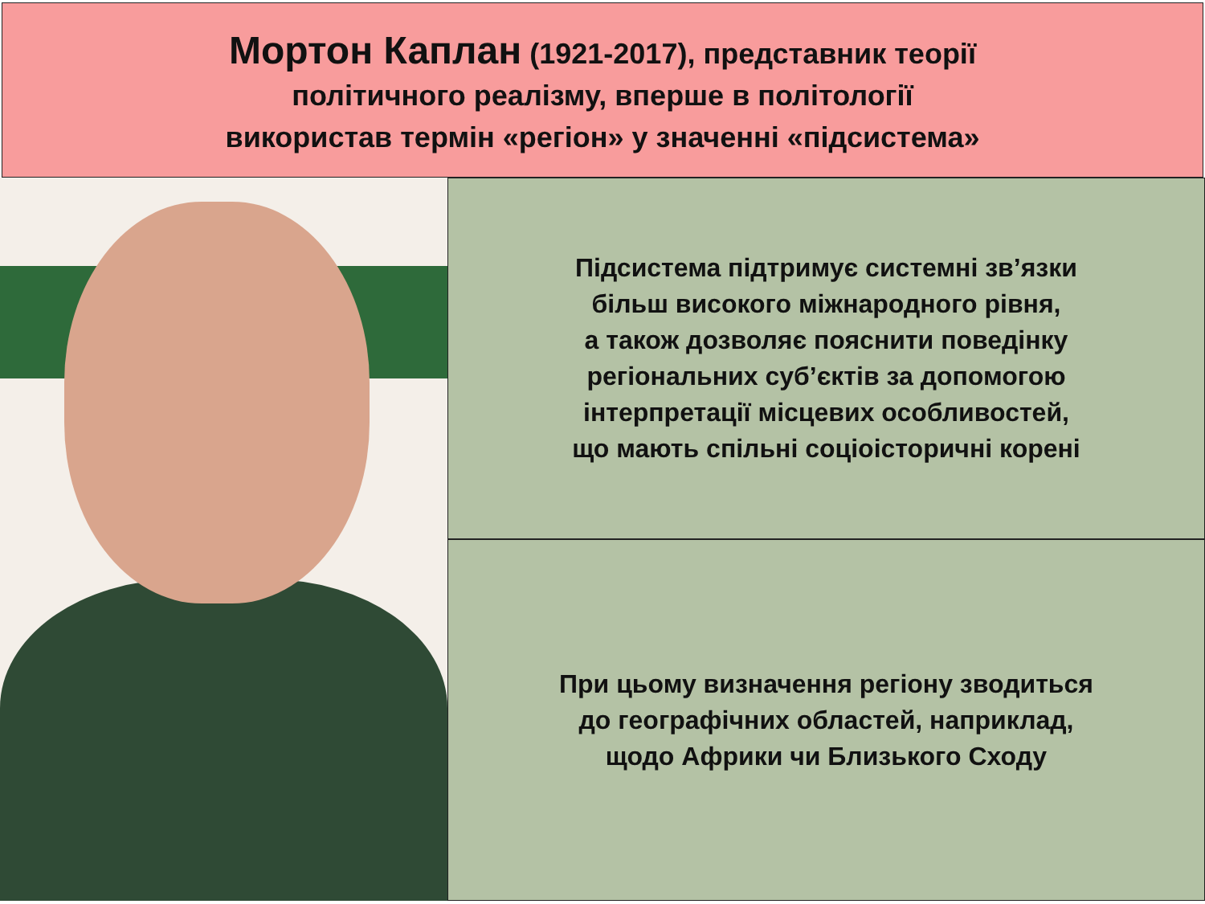Мортон Каплан (1921-2017), представник теорії
політичного реалізму, вперше в політології
використав термін «регіон» у значенні «підсистема»
Підсистема підтримує системні зв’язки
більш високого міжнародного рівня,
а також дозволяє пояснити поведінку
регіональних суб’єктів за допомогою
інтерпретації місцевих особливостей,
що мають спільні соціоісторичні корені
При цьому визначення регіону зводиться
до географічних областей, наприклад,
щодо Африки чи Близького Сходу